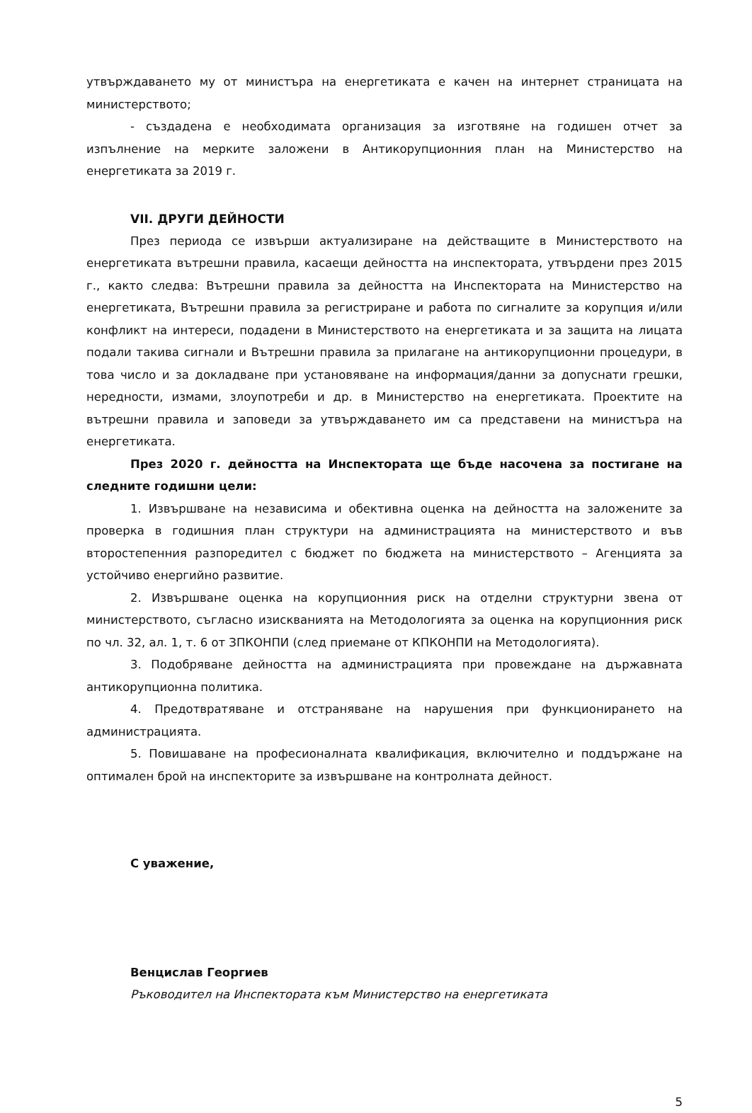утвърждаването му от министъра на енергетиката е качен на интернет страницата на министерството;
- създадена е необходимата организация за изготвяне на годишен отчет за изпълнение на мерките заложени в Антикорупционния план на Министерство на енергетиката за 2019 г.
VII. ДРУГИ ДЕЙНОСТИ
През периода се извърши актуализиране на действащите в Министерството на енергетиката вътрешни правила, касаещи дейността на инспектората, утвърдени през 2015 г., както следва: Вътрешни правила за дейността на Инспектората на Министерство на енергетиката, Вътрешни правила за регистриране и работа по сигналите за корупция и/или конфликт на интереси, подадени в Министерството на енергетиката и за защита на лицата подали такива сигнали и Вътрешни правила за прилагане на антикорупционни процедури, в това число и за докладване при установяване на информация/данни за допуснати грешки, нередности, измами, злоупотреби и др. в Министерство на енергетиката. Проектите на вътрешни правила и заповеди за утвърждаването им са представени на министъра на енергетиката.
През 2020 г. дейността на Инспектората ще бъде насочена за постигане на следните годишни цели:
1. Извършване на независима и обективна оценка на дейността на заложените за проверка в годишния план структури на администрацията на министерството и във второстепенния разпоредител с бюджет по бюджета на министерството – Агенцията за устойчиво енергийно развитие.
2. Извършване оценка на корупционния риск на отделни структурни звена от министерството, съгласно изискванията на Методологията за оценка на корупционния риск по чл. 32, ал. 1, т. 6 от ЗПКОНПИ (след приемане от КПКОНПИ на Методологията).
3. Подобряване дейността на администрацията при провеждане на държавната антикорупционна политика.
4. Предотвратяване и отстраняване на нарушения при функционирането на администрацията.
5. Повишаване на професионалната квалификация, включително и поддържане на оптимален брой на инспекторите за извършване на контролната дейност.
С уважение,
Венцислав Георгиев
Ръководител на Инспектората към Министерство на енергетиката
5